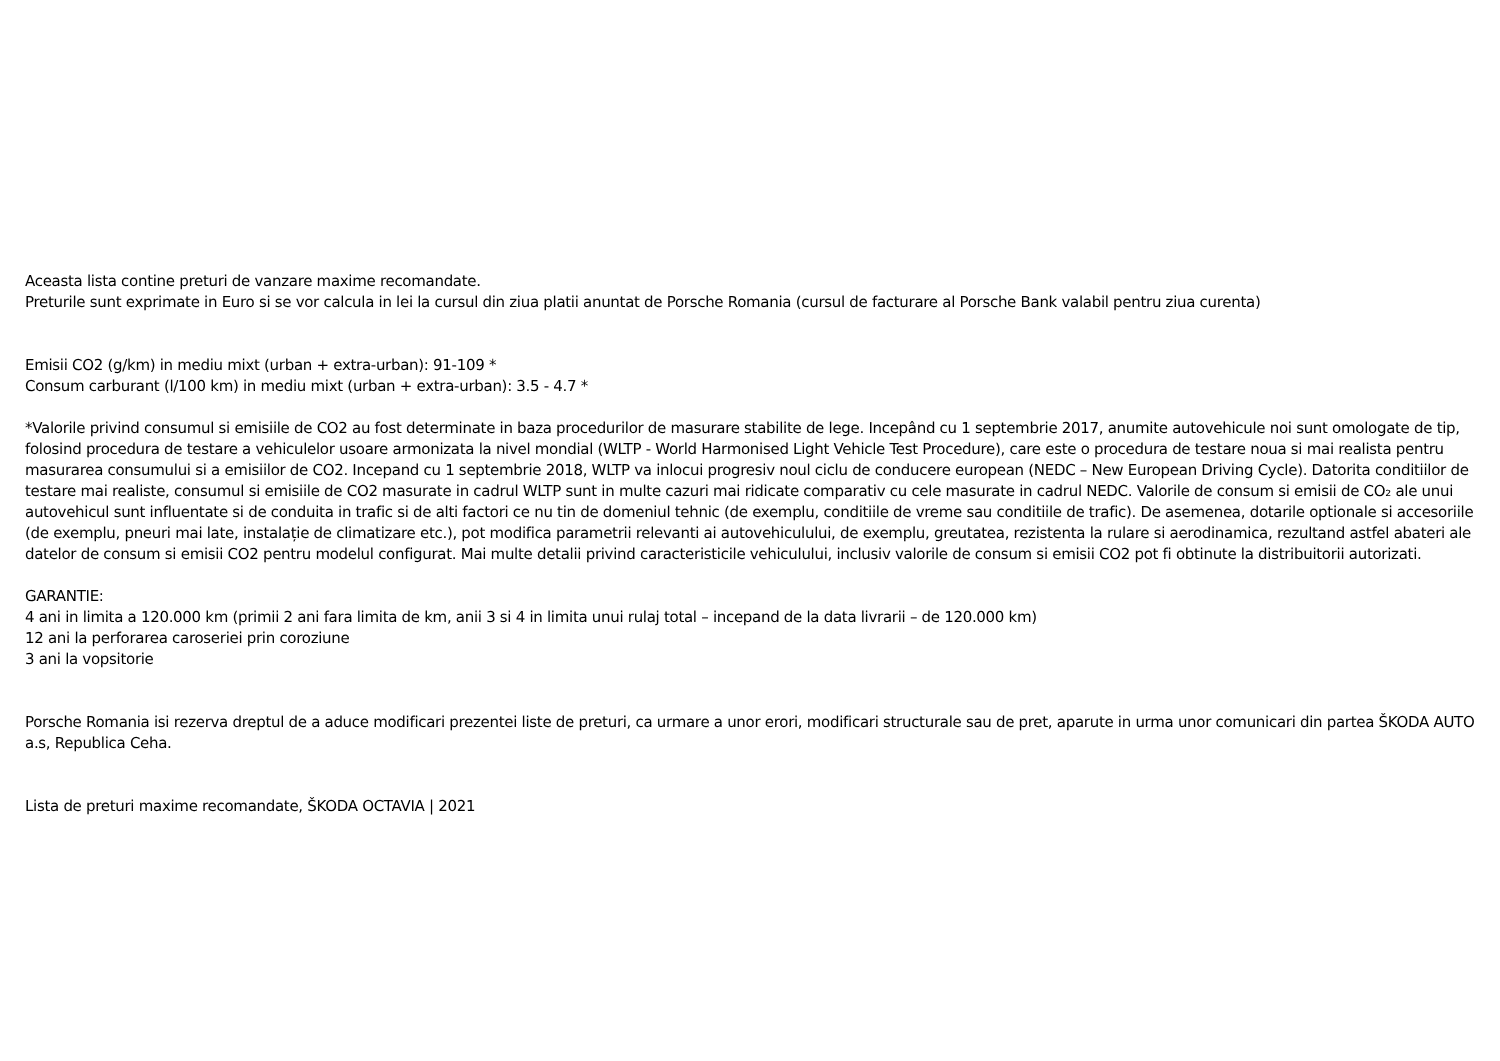Aceasta lista contine preturi de vanzare maxime recomandate.
Preturile sunt exprimate in Euro si se vor calcula in lei la cursul din ziua platii anuntat de Porsche Romania (cursul de facturare al Porsche Bank valabil pentru ziua curenta)
Emisii CO2 (g/km) in mediu mixt (urban + extra-urban): 91-109 *
Consum carburant (l/100 km) in mediu mixt (urban + extra-urban): 3.5 - 4.7 *
*Valorile privind consumul si emisiile de CO2 au fost determinate in baza procedurilor de masurare stabilite de lege. Incepând cu 1 septembrie 2017, anumite autovehicule noi sunt omologate de tip, folosind procedura de testare a vehiculelor usoare armonizata la nivel mondial (WLTP - World Harmonised Light Vehicle Test Procedure), care este o procedura de testare noua si mai realista pentru masurarea consumului si a emisiilor de CO2. Incepand cu 1 septembrie 2018, WLTP va inlocui progresiv noul ciclu de conducere european (NEDC – New European Driving Cycle). Datorita conditiilor de testare mai realiste, consumul si emisiile de CO2 masurate in cadrul WLTP sunt in multe cazuri mai ridicate comparativ cu cele masurate in cadrul NEDC. Valorile de consum si emisii de CO₂ ale unui autovehicul sunt influentate si de conduita in trafic si de alti factori ce nu tin de domeniul tehnic (de exemplu, conditiile de vreme sau conditiile de trafic). De asemenea, dotarile optionale si accesoriile (de exemplu, pneuri mai late, instalație de climatizare etc.), pot modifica parametrii relevanti ai autovehiculului, de exemplu, greutatea, rezistenta la rulare si aerodinamica, rezultand astfel abateri ale datelor de consum si emisii CO2 pentru modelul configurat. Mai multe detalii privind caracteristicile vehiculului, inclusiv valorile de consum si emisii CO2 pot fi obtinute la distribuitorii autorizati.
GARANTIE:
4 ani in limita a 120.000 km (primii 2 ani fara limita de km, anii 3 si 4 in limita unui rulaj total – incepand de la data livrarii – de 120.000 km)
12 ani la perforarea caroseriei prin coroziune
3 ani la vopsitorie
Porsche Romania isi rezerva dreptul de a aduce modificari prezentei liste de preturi, ca urmare a unor erori, modificari structurale sau de pret, aparute in urma unor comunicari din partea ŠKODA AUTO a.s, Republica Ceha.
Lista de preturi maxime recomandate, ŠKODA OCTAVIA | 2021